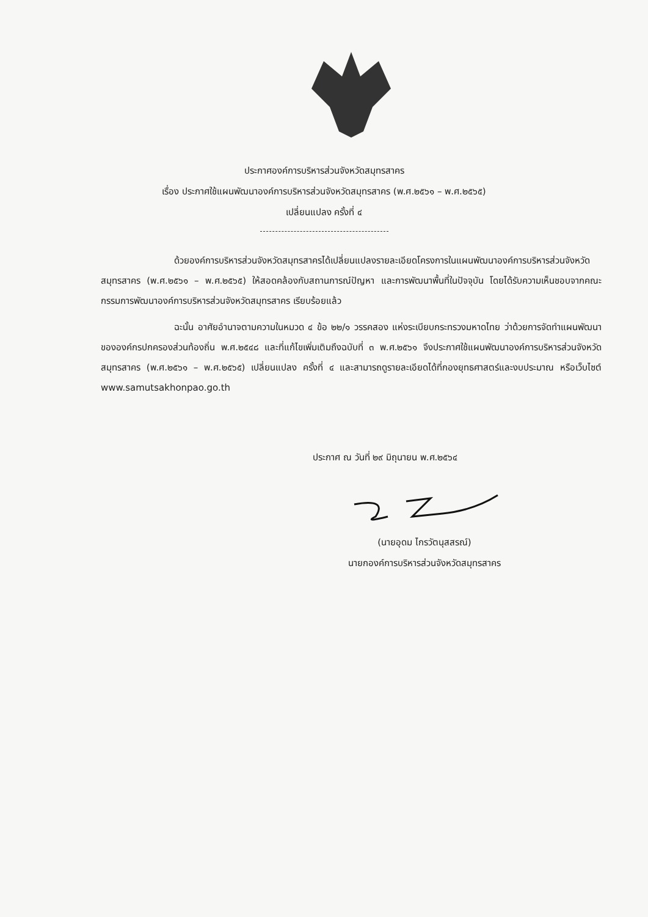ประกาศองค์การบริหารส่วนจังหวัดสมุทรสาคร
เรื่อง ประกาศใช้แผนพัฒนาองค์การบริหารส่วนจังหวัดสมุทรสาคร (พ.ศ.๒๕๖๑ – พ.ศ.๒๕๖๕)
เปลี่ยนแปลง ครั้งที่ ๔
ด้วยองค์การบริหารส่วนจังหวัดสมุทรสาครได้เปลี่ยนแปลงรายละเอียดโครงการในแผนพัฒนาองค์การบริหารส่วนจังหวัดสมุทรสาคร (พ.ศ.๒๕๖๑ – พ.ศ.๒๕๖๕) ให้สอดคล้องกับสถานการณ์ปัญหา และการพัฒนาพื้นที่ในปัจจุบัน โดยได้รับความเห็นชอบจากคณะกรรมการพัฒนาองค์การบริหารส่วนจังหวัดสมุทรสาคร เรียบร้อยแล้ว
ฉะนั้น อาศัยอำนาจตามความในหมวด ๔ ข้อ ๒๒/๑ วรรคสอง แห่งระเบียบกระทรวงมหาดไทย ว่าด้วยการจัดทำแผนพัฒนาขององค์กรปกครองส่วนท้องถิ่น พ.ศ.๒๕๔๘ และที่แก้ไขเพิ่มเติมถึงฉบับที่ ๓ พ.ศ.๒๕๖๑ จึงประกาศใช้แผนพัฒนาองค์การบริหารส่วนจังหวัดสมุทรสาคร (พ.ศ.๒๕๖๑ – พ.ศ.๒๕๖๕) เปลี่ยนแปลง ครั้งที่ ๔ และสามารถดูรายละเอียดได้ที่กองยุทธศาสตร์และงบประมาณ หรือเว็บไซต์ www.samutsakhonpao.go.th
ประกาศ ณ วันที่ ๒๙ มิถุนายน พ.ศ.๒๕๖๔
(นายอุดม ไกรวัตนุสสรณ์)
นายกองค์การบริหารส่วนจังหวัดสมุทรสาคร